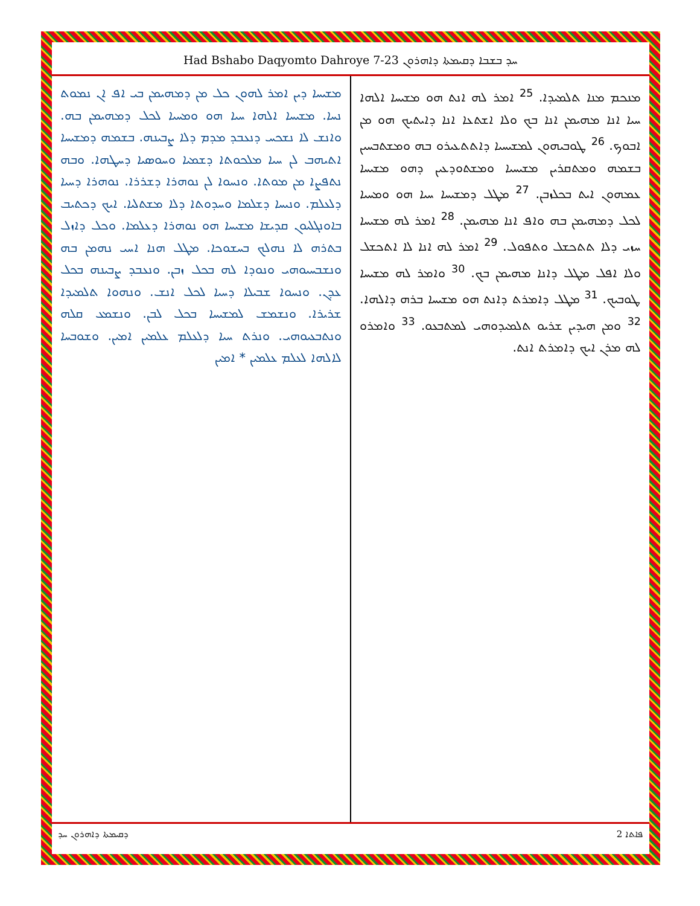Had Bshabo Daqyomto Dahroye 7-23 ܚܕ ܒܫܒܐ ܕܩܝܡܬܐ ܕܐܗܪܘܢ
ܡܢܟܡ ܡܢܐ ܬܠܡܝܕܐ. <sup>25</sup> ܐܡܪ ܠܗ ܐܢܬ ܗܘ ܡܫܝܚܐ ܐܠܗܐ ܚܝܐ ܐܢܐ ܡܗܝܡܢ ܐܢܐ ܒܟ ܘܠܐ ܐܫܬܥܐ ܐܢܐ ܕܐܝܬܝܟ ܗܘ ܡܢ ܐܒܘܟ. <sup>26</sup> ܛܘܒܝܗܘܢ ܠܡܫܝܚܝܐ ܕܐܬܬܥܝܪܘ ܒܗ ܘܡܫܬܒܚܝܢ ܒܫܡܗ ܘܡܬܩܪܝܢ ܡܫܝܚܝܐ ܘܡܫܬܘܕܥܝܢ ܕܗܘ ܡܫܝܚܐ ܥܡܗܘܢ ܐܝܬ ܒܟܠܙܒܢ. <sup>27</sup> ܡܛܠ ܕܡܫܝܚܐ ܚܝܐ ܗܘ ܘܡܚܝܐ ܠܟܠ ܕܡܗܝܡܢ ܒܗ ܘܐܦ ܐܢܐ ܡܗܝܡܢ. <sup>28</sup> ܐܡܪ ܠܗ ܡܫܝܚܐ ܚܙܝ ܕܠܐ ܬܬܟܫܠ ܘܬܦܘܠ. <sup>29</sup> ܐܡܪ ܠܗ ܐܢܐ ܠܐ ܐܬܟܫܠ ܘܠܐ ܐܦܠ ܡܛܠ ܕܐܢܐ ܡܗܝܡܢ ܒܟ. <sup>30</sup> ܘܐܡܪ ܠܗ ܡܫܝܚܐ ܛܘܒܝܟ. <sup>31</sup> ܡܛܠ ܕܐܡܪܬ ܕܐܢܬ ܗܘ ܡܫܝܚܐ ܒܪܗ ܕܐܠܗܐ. <sup>32</sup> ܘܡܢ ܗܝܕܝܢ ܫܪܝܘ ܬܠܡܝܕܘܗܝ ܠܡܬܒܥܘ. <sup>33</sup> ܘܐܡܪܘ ܠܗ ܡܪܢ ܐܝܟ ܕܐܡܪܬ ܐܢܬ.
ܡܫܝܚܐ ܕܝܢ ܐܡܪ ܠܗܘܢ ܟܠ ܡܢ ܕܡܗܝܡܢ ܒܝ ܐܦ ܐܢ ܢܡܘܬ ܢܚܐ. ܡܫܝܚܐ ܐܠܗܐ ܚܝܐ ܗܘ ܘܡܚܝܐ ܠܟܠ ܕܡܗܝܡܢ ܒܗ. ܘܐܢܫ ܠܐ ܢܫܟܚ ܕܢܥܒܕ ܡܕܡ ܕܠܐ ܨܒܝܢܗ. ܒܫܡܗ ܕܡܫܝܚܐ ܐܬܝܗܒ ܠܢ ܚܝܐ ܡܠܟܘܬܐ ܕܫܡܝܐ ܘܚܘܣܝܐ ܕܚܛܗܐ. ܘܒܗ ܢܬܦܨܐ ܡܢ ܡܘܬܐ. ܘܢܚܘܐ ܠܢ ܢܘܗܪܐ ܕܫܪܪܐ. ܢܘܗܪܐ ܕܚܝܐ ܕܠܥܠܡ. ܘܢܝܚܐ ܕܫܠܡܐ ܘܚܕܘܬܐ ܕܠܐ ܡܫܬܠܝܐ. ܐܝܟ ܕܟܬܝܒ ܒܐܘܢܓܠܝܘܢ ܩܕܝܫܐ ܡܫܝܚܐ ܗܘ ܢܘܗܪܐ ܕܥܠܡܐ. ܘܟܠ ܕܐܙܠ ܒܬܪܗ ܠܐ ܢܗܠܟ ܒܚܫܘܟܐ. ܡܛܠ ܗܢܐ ܐܚܝ ܢܗܡܢ ܒܗ ܘܢܫܒܚܝܘܗܝ ܘܢܘܕܐ ܠܗ ܒܟܠ ܙܒܢ. ܘܢܥܒܕ ܨܒܝܢܗ ܒܟܠ ܥܕܢ. ܘܢܚܘܐ ܫܒܝܠܐ ܕܚܝܐ ܠܟܠ ܐܢܫ. ܘܢܗܘܐ ܬܠܡܝܕܐ ܫܪܝܪܐ. ܘܢܫܡܫ ܠܡܫܝܚܐ ܒܟܠ ܠܒܢ. ܘܢܫܡܥ ܩܠܗ ܘܢܬܒܥܝܘܗܝ. ܘܢܪܬ ܚܝܐ ܕܠܥܠܡ ܥܠܡܝܢ ܐܡܝܢ. ܘܫܘܒܚܐ ܠܐܠܗܐ ܠܥܠܡ ܥܠܡܝܢ * ܐܡܝܢ
ܕܩܝܡܬܐ ܕܐܗܪܘܢ ܚܕ ܦܐܬܐ 2